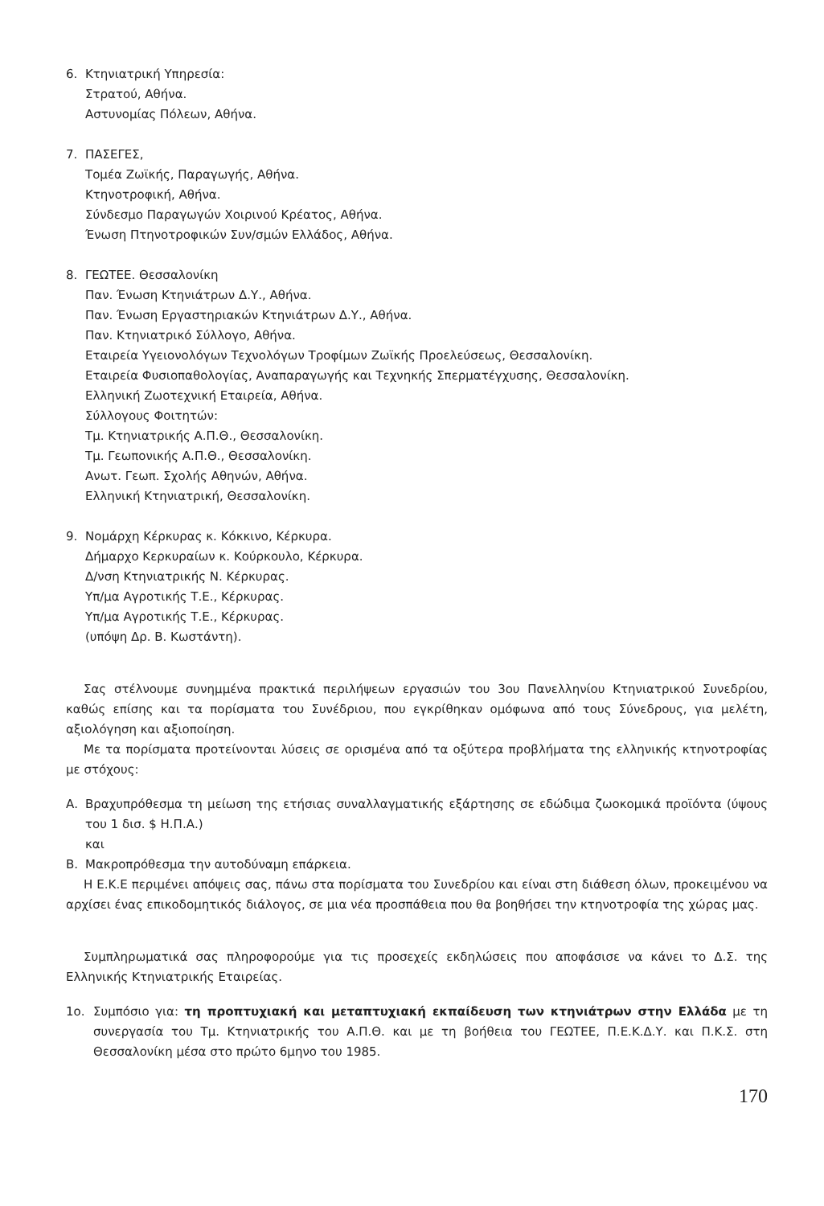6. Κτηνιατρική Υπηρεσία:
Στρατού, Αθήνα.
Αστυνομίας Πόλεων, Αθήνα.
7. ΠΑΣΕΓΕΣ,
Τομέα Ζωϊκής, Παραγωγής, Αθήνα.
Κτηνοτροφική, Αθήνα.
Σύνδεσμο Παραγωγών Χοιρινού Κρέατος, Αθήνα.
Ένωση Πτηνοτροφικών Συν/σμών Ελλάδος, Αθήνα.
8. ΓΕΩΤΕΕ. Θεσσαλονίκη
Παν. Ένωση Κτηνιάτρων Δ.Υ., Αθήνα.
Παν. Ένωση Εργαστηριακών Κτηνιάτρων Δ.Υ., Αθήνα.
Παν. Κτηνιατρικό Σύλλογο, Αθήνα.
Εταιρεία Υγειονολόγων Τεχνολόγων Τροφίμων Ζωϊκής Προελεύσεως, Θεσσαλονίκη.
Εταιρεία Φυσιοπαθολογίας, Αναπαραγωγής και Τεχνηκής Σπερματέγχυσης, Θεσσαλονίκη.
Ελληνική Ζωοτεχνική Εταιρεία, Αθήνα.
Σύλλογους Φοιτητών:
Τμ. Κτηνιατρικής Α.Π.Θ., Θεσσαλονίκη.
Τμ. Γεωπονικής Α.Π.Θ., Θεσσαλονίκη.
Ανωτ. Γεωπ. Σχολής Αθηνών, Αθήνα.
Ελληνική Κτηνιατρική, Θεσσαλονίκη.
9. Νομάρχη Κέρκυρας κ. Κόκκινο, Κέρκυρα.
Δήμαρχο Κερκυραίων κ. Κούρκουλο, Κέρκυρα.
Δ/νση Κτηνιατρικής Ν. Κέρκυρας.
Υπ/μα Αγροτικής Τ.Ε., Κέρκυρας.
Υπ/μα Αγροτικής Τ.Ε., Κέρκυρας.
(υπόψη Δρ. Β. Κωστάντη).
Σας στέλνουμε συνημμένα πρακτικά περιλήψεων εργασιών του 3ου Πανελληνίου Κτηνιατρικού Συνεδρίου, καθώς επίσης και τα πορίσματα του Συνέδριου, που εγκρίθηκαν ομόφωνα από τους Σύνεδρους, για μελέτη, αξιολόγηση και αξιοποίηση.
Με τα πορίσματα προτείνονται λύσεις σε ορισμένα από τα οξύτερα προβλήματα της ελληνικής κτηνοτροφίας με στόχους:
Α. Βραχυπρόθεσμα τη μείωση της ετήσιας συναλλαγματικής εξάρτησης σε εδώδιμα ζωοκομικά προϊόντα (ύψους του 1 δισ. $ Η.Π.Α.)
και
Β. Μακροπρόθεσμα την αυτοδύναμη επάρκεια.
Η Ε.Κ.Ε περιμένει απόψεις σας, πάνω στα πορίσματα του Συνεδρίου και είναι στη διάθεση όλων, προκειμένου να αρχίσει ένας επικοδομητικός διάλογος, σε μια νέα προσπάθεια που θα βοηθήσει την κτηνοτροφία της χώρας μας.
Συμπληρωματικά σας πληροφορούμε για τις προσεχείς εκδηλώσεις που αποφάσισε να κάνει το Δ.Σ. της Ελληνικής Κτηνιατρικής Εταιρείας.
1ο. Συμπόσιο για: τη προπτυχιακή και μεταπτυχιακή εκπαίδευση των κτηνιάτρων στην Ελλάδα με τη συνεργασία του Τμ. Κτηνιατρικής του Α.Π.Θ. και με τη βοήθεια του ΓΕΩΤΕΕ, Π.Ε.Κ.Δ.Υ. και Π.Κ.Σ. στη Θεσσαλονίκη μέσα στο πρώτο 6μηνο του 1985.
170